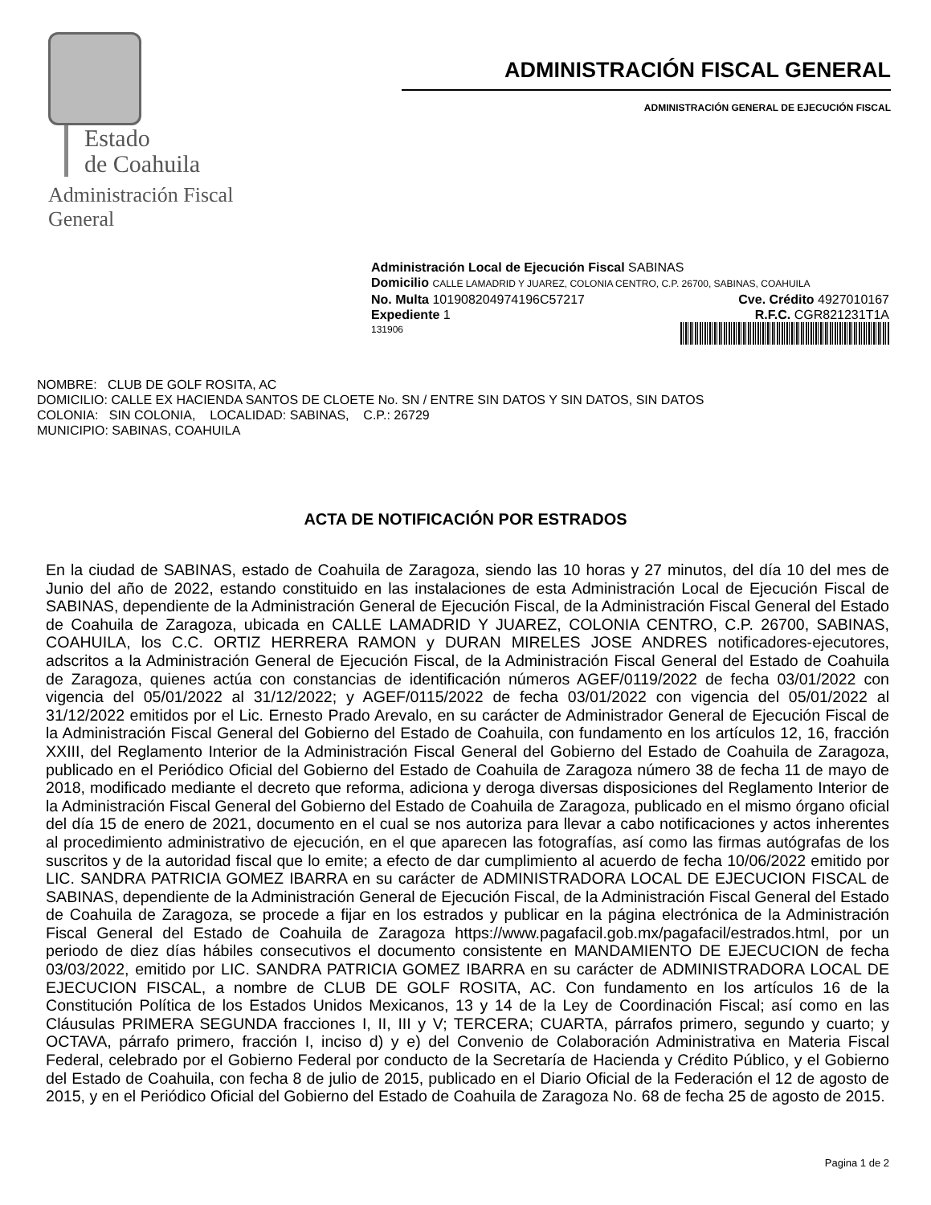Estado
de Coahuila
Administración Fiscal General
ADMINISTRACIÓN FISCAL GENERAL
ADMINISTRACIÓN GENERAL DE EJECUCIÓN FISCAL
Administración Local de Ejecución Fiscal SABINAS
Domicilio CALLE LAMADRID Y JUAREZ, COLONIA CENTRO, C.P. 26700, SABINAS, COAHUILA
No. Multa 101908204974196C57217 Cve. Crédito 4927010167
Expediente 1 R.F.C. CGR821231T1A
131906
NOMBRE: CLUB DE GOLF ROSITA, AC
DOMICILIO: CALLE EX HACIENDA SANTOS DE CLOETE No. SN / ENTRE SIN DATOS Y SIN DATOS, SIN DATOS
COLONIA: SIN COLONIA, LOCALIDAD: SABINAS, C.P.: 26729
MUNICIPIO: SABINAS, COAHUILA
ACTA DE NOTIFICACIÓN POR ESTRADOS
En la ciudad de SABINAS, estado de Coahuila de Zaragoza, siendo las 10 horas y 27 minutos, del día 10 del mes de Junio del año de 2022, estando constituido en las instalaciones de esta Administración Local de Ejecución Fiscal de SABINAS, dependiente de la Administración General de Ejecución Fiscal, de la Administración Fiscal General del Estado de Coahuila de Zaragoza, ubicada en CALLE LAMADRID Y JUAREZ, COLONIA CENTRO, C.P. 26700, SABINAS, COAHUILA, los C.C. ORTIZ HERRERA RAMON y DURAN MIRELES JOSE ANDRES notificadores-ejecutores, adscritos a la Administración General de Ejecución Fiscal, de la Administración Fiscal General del Estado de Coahuila de Zaragoza, quienes actúa con constancias de identificación números AGEF/0119/2022 de fecha 03/01/2022 con vigencia del 05/01/2022 al 31/12/2022; y AGEF/0115/2022 de fecha 03/01/2022 con vigencia del 05/01/2022 al 31/12/2022 emitidos por el Lic. Ernesto Prado Arevalo, en su carácter de Administrador General de Ejecución Fiscal de la Administración Fiscal General del Gobierno del Estado de Coahuila, con fundamento en los artículos 12, 16, fracción XXIII, del Reglamento Interior de la Administración Fiscal General del Gobierno del Estado de Coahuila de Zaragoza, publicado en el Periódico Oficial del Gobierno del Estado de Coahuila de Zaragoza número 38 de fecha 11 de mayo de 2018, modificado mediante el decreto que reforma, adiciona y deroga diversas disposiciones del Reglamento Interior de la Administración Fiscal General del Gobierno del Estado de Coahuila de Zaragoza, publicado en el mismo órgano oficial del día 15 de enero de 2021, documento en el cual se nos autoriza para llevar a cabo notificaciones y actos inherentes al procedimiento administrativo de ejecución, en el que aparecen las fotografías, así como las firmas autógrafas de los suscritos y de la autoridad fiscal que lo emite; a efecto de dar cumplimiento al acuerdo de fecha 10/06/2022 emitido por LIC. SANDRA PATRICIA GOMEZ IBARRA en su carácter de ADMINISTRADORA LOCAL DE EJECUCION FISCAL de SABINAS, dependiente de la Administración General de Ejecución Fiscal, de la Administración Fiscal General del Estado de Coahuila de Zaragoza, se procede a fijar en los estrados y publicar en la página electrónica de la Administración Fiscal General del Estado de Coahuila de Zaragoza https://www.pagafacil.gob.mx/pagafacil/estrados.html, por un periodo de diez días hábiles consecutivos el documento consistente en MANDAMIENTO DE EJECUCION de fecha 03/03/2022, emitido por LIC. SANDRA PATRICIA GOMEZ IBARRA en su carácter de ADMINISTRADORA LOCAL DE EJECUCION FISCAL, a nombre de CLUB DE GOLF ROSITA, AC. Con fundamento en los artículos 16 de la Constitución Política de los Estados Unidos Mexicanos, 13 y 14 de la Ley de Coordinación Fiscal; así como en las Cláusulas PRIMERA SEGUNDA fracciones I, II, III y V; TERCERA; CUARTA, párrafos primero, segundo y cuarto; y OCTAVA, párrafo primero, fracción I, inciso d) y e) del Convenio de Colaboración Administrativa en Materia Fiscal Federal, celebrado por el Gobierno Federal por conducto de la Secretaría de Hacienda y Crédito Público, y el Gobierno del Estado de Coahuila, con fecha 8 de julio de 2015, publicado en el Diario Oficial de la Federación el 12 de agosto de 2015, y en el Periódico Oficial del Gobierno del Estado de Coahuila de Zaragoza No. 68 de fecha 25 de agosto de 2015.
Pagina 1 de 2